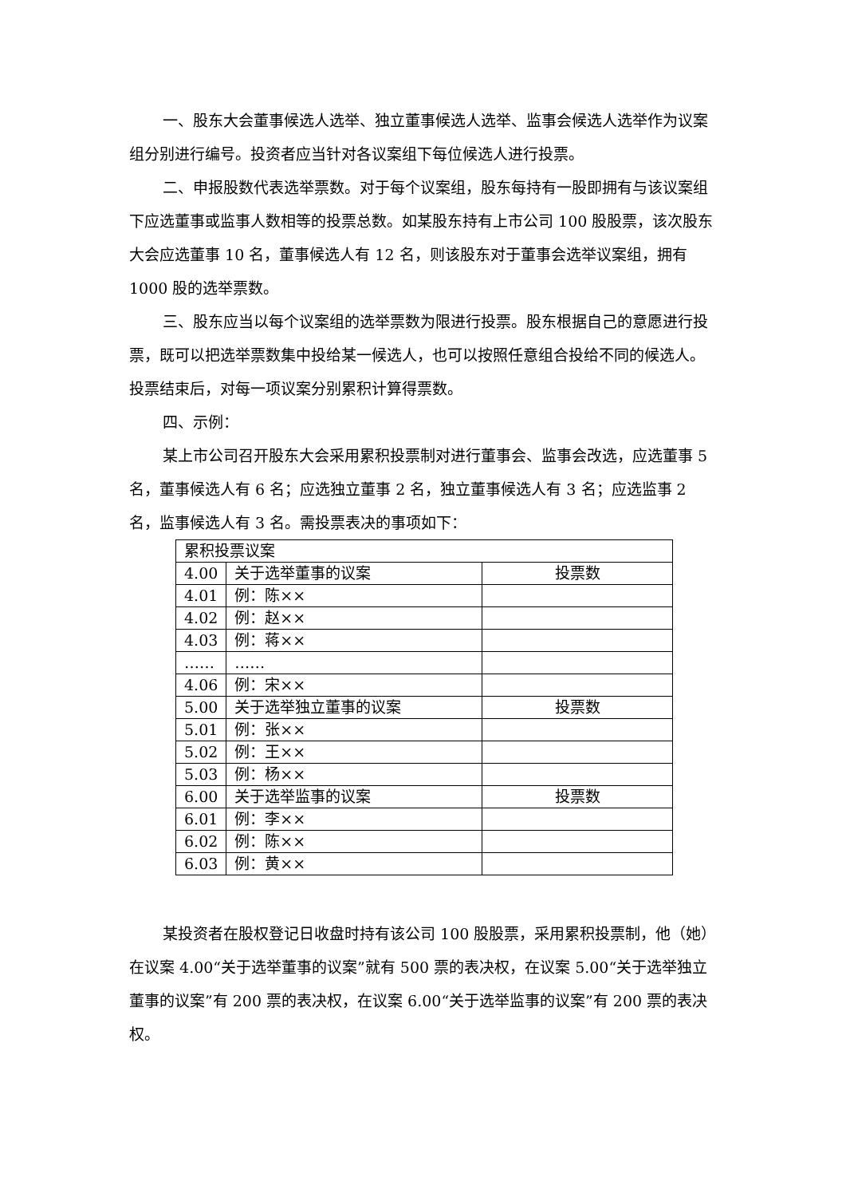一、股东大会董事候选人选举、独立董事候选人选举、监事会候选人选举作为议案组分别进行编号。投资者应当针对各议案组下每位候选人进行投票。
二、申报股数代表选举票数。对于每个议案组，股东每持有一股即拥有与该议案组下应选董事或监事人数相等的投票总数。如某股东持有上市公司 100 股股票，该次股东大会应选董事 10 名，董事候选人有 12 名，则该股东对于董事会选举议案组，拥有 1000 股的选举票数。
三、股东应当以每个议案组的选举票数为限进行投票。股东根据自己的意愿进行投票，既可以把选举票数集中投给某一候选人，也可以按照任意组合投给不同的候选人。投票结束后，对每一项议案分别累积计算得票数。
四、示例：
某上市公司召开股东大会采用累积投票制对进行董事会、监事会改选，应选董事 5 名，董事候选人有 6 名；应选独立董事 2 名，独立董事候选人有 3 名；应选监事 2 名，监事候选人有 3 名。需投票表决的事项如下：
| 累积投票议案 | | |
| 4.00 | 关于选举董事的议案 | 投票数 |
| 4.01 | 例：陈×× | |
| 4.02 | 例：赵×× | |
| 4.03 | 例：蒋×× | |
| …… | …… | |
| 4.06 | 例：宋×× | |
| 5.00 | 关于选举独立董事的议案 | 投票数 |
| 5.01 | 例：张×× | |
| 5.02 | 例：王×× | |
| 5.03 | 例：杨×× | |
| 6.00 | 关于选举监事的议案 | 投票数 |
| 6.01 | 例：李×× | |
| 6.02 | 例：陈×× | |
| 6.03 | 例：黄×× | |
某投资者在股权登记日收盘时持有该公司 100 股股票，采用累积投票制，他（她）在议案 4.00“关于选举董事的议案”就有 500 票的表决权，在议案 5.00“关于选举独立董事的议案”有 200 票的表决权，在议案 6.00“关于选举监事的议案”有 200 票的表决权。